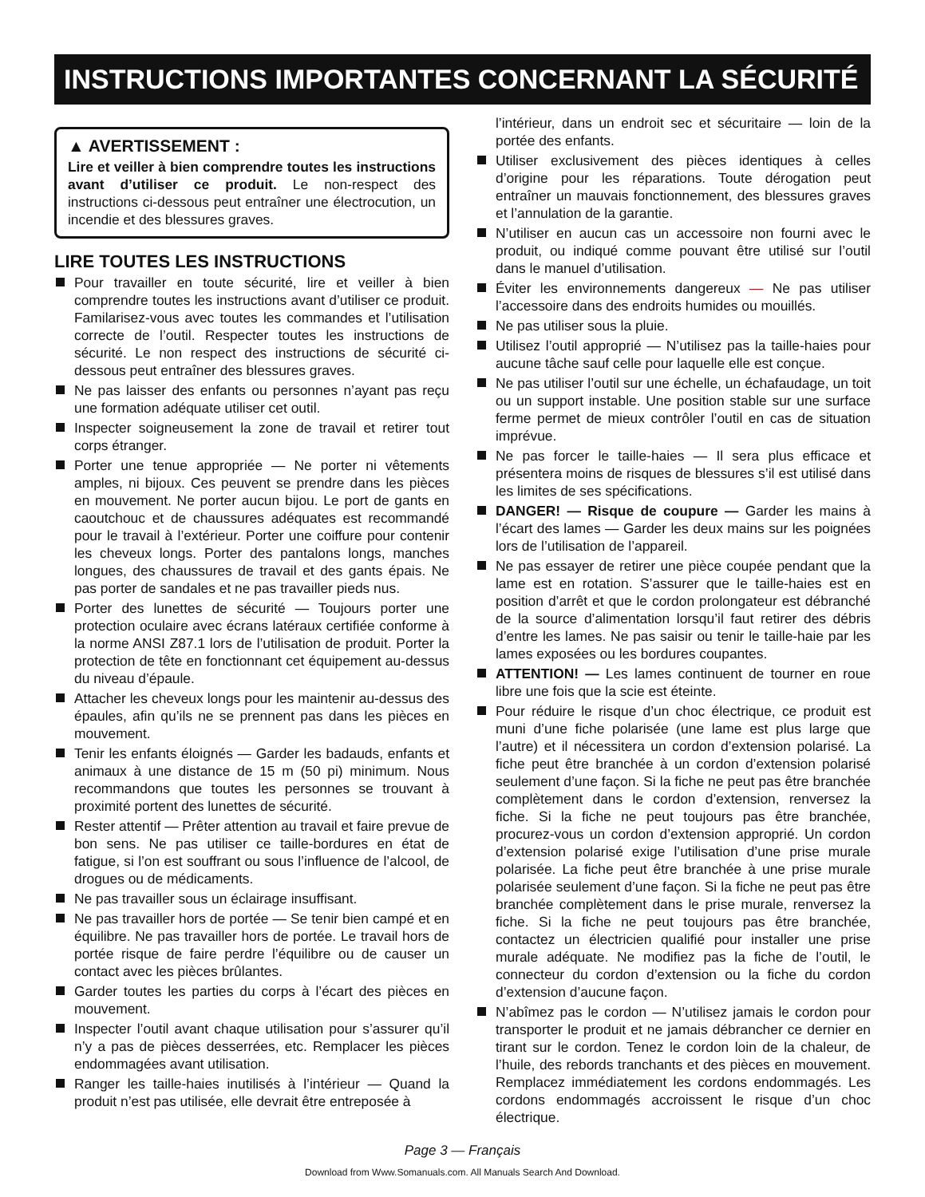INSTRUCTIONS IMPORTANTES CONCERNANT LA SÉCURITÉ
▲ AVERTISSEMENT :
Lire et veiller à bien comprendre toutes les instructions avant d’utiliser ce produit. Le non-respect des instructions ci-dessous peut entraîner une électrocution, un incendie et des blessures graves.
LIRE TOUTES LES INSTRUCTIONS
Pour travailler en toute sécurité, lire et veiller à bien comprendre toutes les instructions avant d’utiliser ce produit. Familarisez-vous avec toutes les commandes et l’utilisation correcte de l’outil. Respecter toutes les instructions de sécurité. Le non respect des instructions de sécurité ci-dessous peut entraîner des blessures graves.
Ne pas laisser des enfants ou personnes n’ayant pas reçu une formation adéquate utiliser cet outil.
Inspecter soigneusement la zone de travail et retirer tout corps étranger.
Porter une tenue appropriée — Ne porter ni vêtements amples, ni bijoux. Ces peuvent se prendre dans les pièces en mouvement. Ne porter aucun bijou. Le port de gants en caoutchouc et de chaussures adéquates est recommandé pour le travail à l’extérieur. Porter une coiffure pour contenir les cheveux longs. Porter des pantalons longs, manches longues, des chaussures de travail et des gants épais. Ne pas porter de sandales et ne pas travailler pieds nus.
Porter des lunettes de sécurité — Toujours porter une protection oculaire avec écrans latéraux certifiée conforme à la norme ANSI Z87.1 lors de l’utilisation de produit. Porter la protection de tête en fonctionnant cet équipement au-dessus du niveau d’épaule.
Attacher les cheveux longs pour les maintenir au-dessus des épaules, afin qu’ils ne se prennent pas dans les pièces en mouvement.
Tenir les enfants éloignés — Garder les badauds, enfants et animaux à une distance de 15 m (50 pi) minimum. Nous recommandons que toutes les personnes se trouvant à proximité portent des lunettes de sécurité.
Rester attentif — Prêter attention au travail et faire prevue de bon sens. Ne pas utiliser ce taille-bordures en état de fatigue, si l’on est souffrant ou sous l’influence de l’alcool, de drogues ou de médicaments.
Ne pas travailler sous un éclairage insuffisant.
Ne pas travailler hors de portée — Se tenir bien campé et en équilibre. Ne pas travailler hors de portée. Le travail hors de portée risque de faire perdre l’équilibre ou de causer un contact avec les pièces brûlantes.
Garder toutes les parties du corps à l’écart des pièces en mouvement.
Inspecter l’outil avant chaque utilisation pour s’assurer qu’il n’y a pas de pièces desserrées, etc. Remplacer les pièces endommagées avant utilisation.
Ranger les taille-haies inutilisés à l’intérieur — Quand la produit n’est pas utilisée, elle devrait être entreposée à
l’intérieur, dans un endroit sec et sécuritaire — loin de la portée des enfants.
Utiliser exclusivement des pièces identiques à celles d’origine pour les réparations. Toute dérogation peut entraîner un mauvais fonctionnement, des blessures graves et l’annulation de la garantie.
N’utiliser en aucun cas un accessoire non fourni avec le produit, ou indiqué comme pouvant être utilisé sur l’outil dans le manuel d’utilisation.
Éviter les environnements dangereux — Ne pas utiliser l’accessoire dans des endroits humides ou mouillés.
Ne pas utiliser sous la pluie.
Utilisez l’outil approprié — N’utilisez pas la taille-haies pour aucune tâche sauf celle pour laquelle elle est conçue.
Ne pas utiliser l’outil sur une échelle, un échafaudage, un toit ou un support instable. Une position stable sur une surface ferme permet de mieux contrôler l’outil en cas de situation imprévue.
Ne pas forcer le taille-haies — Il sera plus efficace et présentera moins de risques de blessures s’il est utilisé dans les limites de ses spécifications.
DANGER! — Risque de coupure — Garder les mains à l’écart des lames — Garder les deux mains sur les poignées lors de l’utilisation de l’appareil.
Ne pas essayer de retirer une pièce coupée pendant que la lame est en rotation. S’assurer que le taille-haies est en position d’arrêt et que le cordon prolongateur est débranché de la source d’alimentation lorsqu’il faut retirer des débris d’entre les lames. Ne pas saisir ou tenir le taille-haie par les lames exposées ou les bordures coupantes.
ATTENTION! — Les lames continuent de tourner en roue libre une fois que la scie est éteinte.
Pour réduire le risque d’un choc électrique, ce produit est muni d’une fiche polarisée (une lame est plus large que l’autre) et il nécessitera un cordon d’extension polarisé. La fiche peut être branchée à un cordon d’extension polarisé seulement d’une façon. Si la fiche ne peut pas être branchée complètement dans le cordon d’extension, renversez la fiche. Si la fiche ne peut toujours pas être branchée, procurez-vous un cordon d’extension approprié. Un cordon d’extension polarisé exige l’utilisation d’une prise murale polarisée. La fiche peut être branchée à une prise murale polarisée seulement d’une façon. Si la fiche ne peut pas être branchée complètement dans le prise murale, renversez la fiche. Si la fiche ne peut toujours pas être branchée, contactez un électricien qualifié pour installer une prise murale adéquate. Ne modifiez pas la fiche de l’outil, le connecteur du cordon d’extension ou la fiche du cordon d’extension d’aucune façon.
N’abîmez pas le cordon — N’utilisez jamais le cordon pour transporter le produit et ne jamais débrancher ce dernier en tirant sur le cordon. Tenez le cordon loin de la chaleur, de l’huile, des rebords tranchants et des pièces en mouvement. Remplacez immédiatement les cordons endommagés. Les cordons endommagés accroissent le risque d’un choc électrique.
Page 3 — Français
Download from Www.Somanuals.com. All Manuals Search And Download.